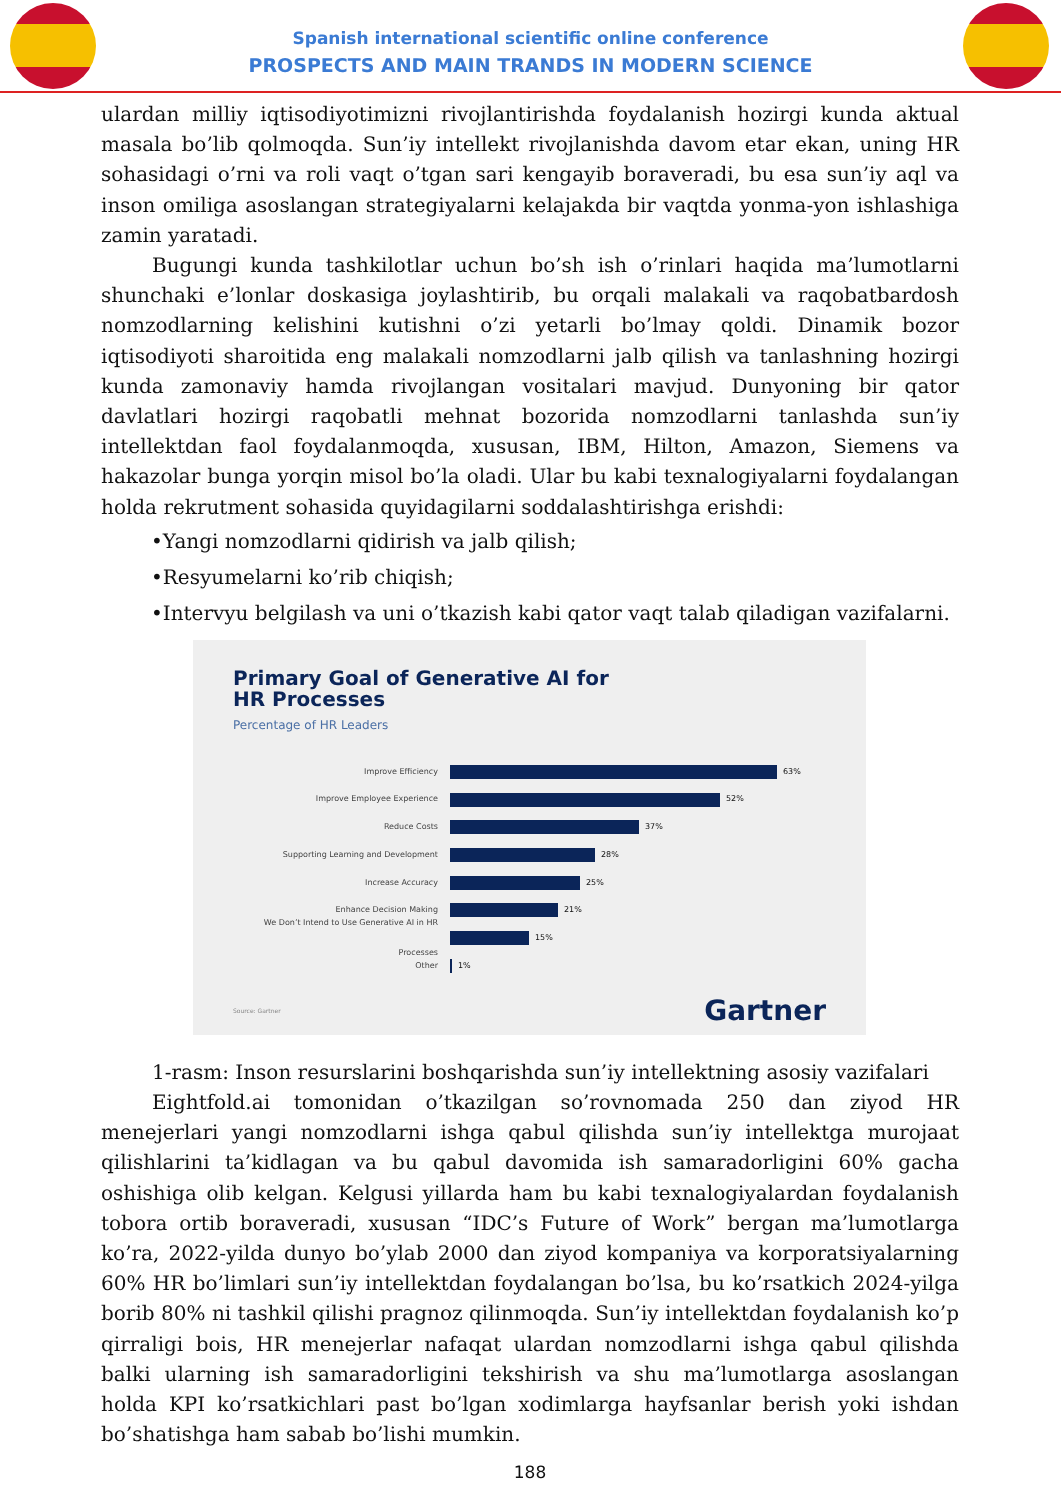Spanish international scientific online conference
PROSPECTS AND MAIN TRANDS IN MODERN SCIENCE
ulardan milliy iqtisodiyotimizni rivojlantirishda foydalanish hozirgi kunda aktual masala bo’lib qolmoqda. Sun’iy intellekt rivojlanishda davom etar ekan, uning HR sohasidagi o’rni va roli vaqt o’tgan sari kengayib boraveradi, bu esa sun’iy aql va inson omiliga asoslangan strategiyalarni kelajakda bir vaqtda yonma-yon ishlashiga zamin yaratadi.
Bugungi kunda tashkilotlar uchun bo’sh ish o’rinlari haqida ma’lumotlarni shunchaki e’lonlar doskasiga joylashtirib, bu orqali malakali va raqobatbardosh nomzodlarning kelishini kutishni o’zi yetarli bo’lmay qoldi. Dinamik bozor iqtisodiyoti sharoitida eng malakali nomzodlarni jalb qilish va tanlashning hozirgi kunda zamonaviy hamda rivojlangan vositalari mavjud. Dunyoning bir qator davlatlari hozirgi raqobatli mehnat bozorida nomzodlarni tanlashda sun’iy intellektdan faol foydalanmoqda, xususan, IBM, Hilton, Amazon, Siemens va hakazolar bunga yorqin misol bo’la oladi. Ular bu kabi texnalogiyalarni foydalangan holda rekrutment sohasida quyidagilarni soddalashtirishga erishdi:
•Yangi nomzodlarni qidirish va jalb qilish;
•Resyumelarni ko’rib chiqish;
•Intervyu belgilash va uni o’tkazish kabi qator vaqt talab qiladigan vazifalarni.
Primary Goal of Generative AI for
HR Processes
Percentage of HR Leaders
Improve Efficiency 63%
Improve Employee Experience 52%
Reduce Costs 37%
Supporting Learning and Development 28%
Increase Accuracy 25%
Enhance Decision Making 21%
We Don’t Intend to Use Generative AI in HR Processes 15%
Other 1%
Source: Gartner Gartner
1-rasm: Inson resurslarini boshqarishda sun’iy intellektning asosiy vazifalari
Eightfold.ai tomonidan o’tkazilgan so’rovnomada 250 dan ziyod HR menejerlari yangi nomzodlarni ishga qabul qilishda sun’iy intellektga murojaat qilishlarini ta’kidlagan va bu qabul davomida ish samaradorligini 60% gacha oshishiga olib kelgan. Kelgusi yillarda ham bu kabi texnalogiyalardan foydalanish tobora ortib boraveradi, xususan “IDC’s Future of Work” bergan ma’lumotlarga ko’ra, 2022-yilda dunyo bo’ylab 2000 dan ziyod kompaniya va korporatsiyalarning 60% HR bo’limlari sun’iy intellektdan foydalangan bo’lsa, bu ko’rsatkich 2024-yilga borib 80% ni tashkil qilishi pragnoz qilinmoqda. Sun’iy intellektdan foydalanish ko’p qirraligi bois, HR menejerlar nafaqat ulardan nomzodlarni ishga qabul qilishda balki ularning ish samaradorligini tekshirish va shu ma’lumotlarga asoslangan holda KPI ko’rsatkichlari past bo’lgan xodimlarga hayfsanlar berish yoki ishdan bo’shatishga ham sabab bo’lishi mumkin.
188